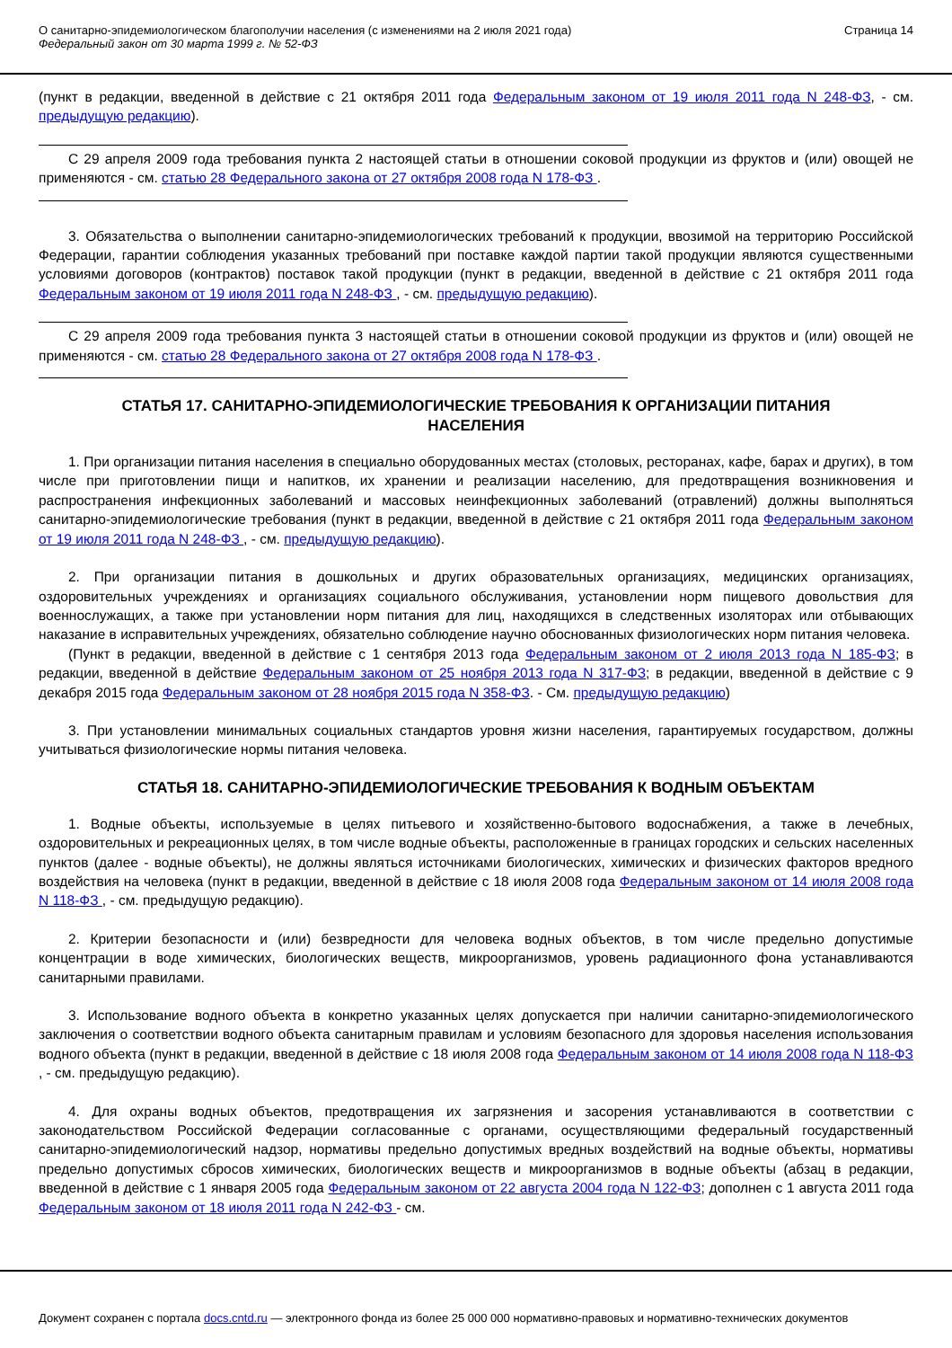О санитарно-эпидемиологическом благополучии населения (с изменениями на 2 июля 2021 года)
Федеральный закон от 30 марта 1999 г. № 52-ФЗ
Страница 14
(пункт в редакции, введенной в действие с 21 октября 2011 года Федеральным законом от 19 июля 2011 года N 248-ФЗ, - см. предыдущую редакцию).
С 29 апреля 2009 года требования пункта 2 настоящей статьи в отношении соковой продукции из фруктов и (или) овощей не применяются - см. статью 28 Федерального закона от 27 октября 2008 года N 178-ФЗ .
3. Обязательства о выполнении санитарно-эпидемиологических требований к продукции, ввозимой на территорию Российской Федерации, гарантии соблюдения указанных требований при поставке каждой партии такой продукции являются существенными условиями договоров (контрактов) поставок такой продукции (пункт в редакции, введенной в действие с 21 октября 2011 года Федеральным законом от 19 июля 2011 года N 248-ФЗ , - см. предыдущую редакцию).
С 29 апреля 2009 года требования пункта 3 настоящей статьи в отношении соковой продукции из фруктов и (или) овощей не применяются - см. статью 28 Федерального закона от 27 октября 2008 года N 178-ФЗ .
СТАТЬЯ 17. САНИТАРНО-ЭПИДЕМИОЛОГИЧЕСКИЕ ТРЕБОВАНИЯ К ОРГАНИЗАЦИИ ПИТАНИЯ НАСЕЛЕНИЯ
1. При организации питания населения в специально оборудованных местах (столовых, ресторанах, кафе, барах и других), в том числе при приготовлении пищи и напитков, их хранении и реализации населению, для предотвращения возникновения и распространения инфекционных заболеваний и массовых неинфекционных заболеваний (отравлений) должны выполняться санитарно-эпидемиологические требования (пункт в редакции, введенной в действие с 21 октября 2011 года Федеральным законом от 19 июля 2011 года N 248-ФЗ , - см. предыдущую редакцию).
2. При организации питания в дошкольных и других образовательных организациях, медицинских организациях, оздоровительных учреждениях и организациях социального обслуживания, установлении норм пищевого довольствия для военнослужащих, а также при установлении норм питания для лиц, находящихся в следственных изоляторах или отбывающих наказание в исправительных учреждениях, обязательно соблюдение научно обоснованных физиологических норм питания человека.
(Пункт в редакции, введенной в действие с 1 сентября 2013 года Федеральным законом от 2 июля 2013 года N 185-ФЗ; в редакции, введенной в действие Федеральным законом от 25 ноября 2013 года N 317-ФЗ; в редакции, введенной в действие с 9 декабря 2015 года Федеральным законом от 28 ноября 2015 года N 358-ФЗ. - См. предыдущую редакцию)
3. При установлении минимальных социальных стандартов уровня жизни населения, гарантируемых государством, должны учитываться физиологические нормы питания человека.
СТАТЬЯ 18. САНИТАРНО-ЭПИДЕМИОЛОГИЧЕСКИЕ ТРЕБОВАНИЯ К ВОДНЫМ ОБЪЕКТАМ
1. Водные объекты, используемые в целях питьевого и хозяйственно-бытового водоснабжения, а также в лечебных, оздоровительных и рекреационных целях, в том числе водные объекты, расположенные в границах городских и сельских населенных пунктов (далее - водные объекты), не должны являться источниками биологических, химических и физических факторов вредного воздействия на человека (пункт в редакции, введенной в действие с 18 июля 2008 года Федеральным законом от 14 июля 2008 года N 118-ФЗ , - см. предыдущую редакцию).
2. Критерии безопасности и (или) безвредности для человека водных объектов, в том числе предельно допустимые концентрации в воде химических, биологических веществ, микроорганизмов, уровень радиационного фона устанавливаются санитарными правилами.
3. Использование водного объекта в конкретно указанных целях допускается при наличии санитарно-эпидемиологического заключения о соответствии водного объекта санитарным правилам и условиям безопасного для здоровья населения использования водного объекта (пункт в редакции, введенной в действие с 18 июля 2008 года Федеральным законом от 14 июля 2008 года N 118-ФЗ , - см. предыдущую редакцию).
4. Для охраны водных объектов, предотвращения их загрязнения и засорения устанавливаются в соответствии с законодательством Российской Федерации согласованные с органами, осуществляющими федеральный государственный санитарно-эпидемиологический надзор, нормативы предельно допустимых вредных воздействий на водные объекты, нормативы предельно допустимых сбросов химических, биологических веществ и микроорганизмов в водные объекты (абзац в редакции, введенной в действие с 1 января 2005 года Федеральным законом от 22 августа 2004 года N 122-ФЗ; дополнен с 1 августа 2011 года Федеральным законом от 18 июля 2011 года N 242-ФЗ - см.
Документ сохранен с портала docs.cntd.ru — электронного фонда из более 25 000 000 нормативно-правовых и нормативно-технических документов